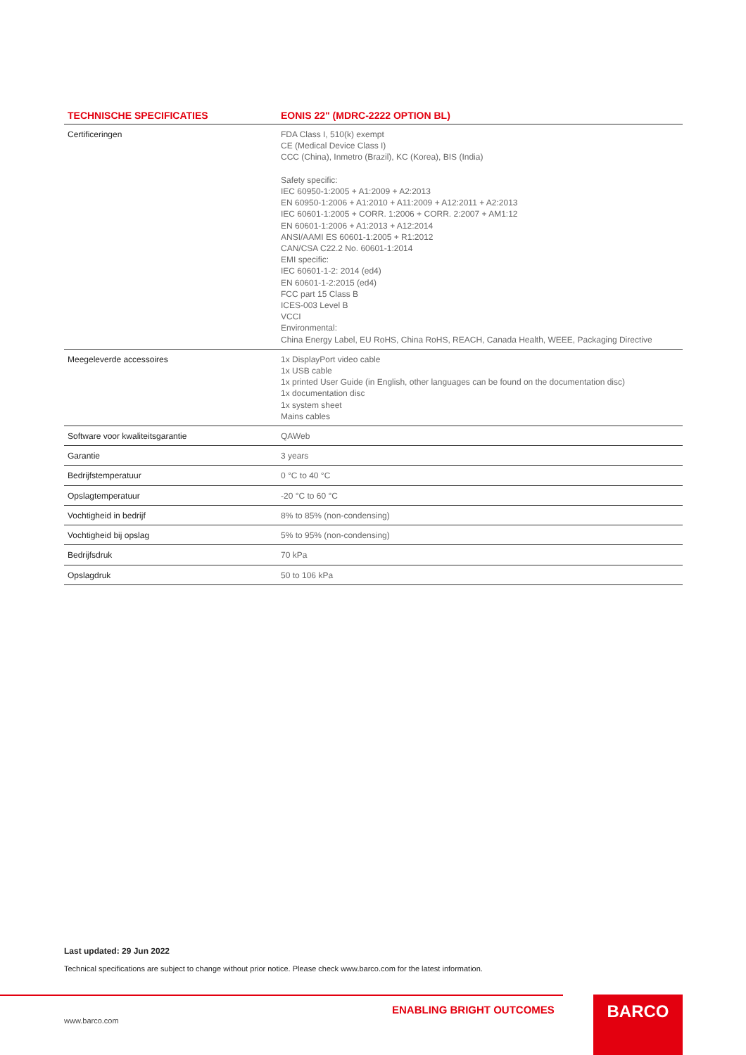| TECHNISCHE SPECIFICATIES | EONIS 22" (MDRC-2222 OPTION BL) |
| --- | --- |
| Certificeringen | FDA Class I, 510(k) exempt CE (Medical Device Class I) CCC (China), Inmetro (Brazil), KC (Korea), BIS (India) Safety specific: IEC 60950-1:2005 + A1:2009 + A2:2013 EN 60950-1:2006 + A1:2010 + A11:2009 + A12:2011 + A2:2013 IEC 60601-1:2005 + CORR. 1:2006 + CORR. 2:2007 + AM1:12 EN 60601-1:2006 + A1:2013 + A12:2014 ANSI/AAMI ES 60601-1:2005 + R1:2012 CAN/CSA C22.2 No. 60601-1:2014 EMI specific: IEC 60601-1-2: 2014 (ed4) EN 60601-1-2:2015 (ed4) FCC part 15 Class B ICES-003 Level B VCCI Environmental: China Energy Label, EU RoHS, China RoHS, REACH, Canada Health, WEEE, Packaging Directive |
| Meegeleverde accessoires | 1x DisplayPort video cable 1x USB cable 1x printed User Guide (in English, other languages can be found on the documentation disc) 1x documentation disc 1x system sheet Mains cables |
| Software voor kwaliteitsgarantie | QAWeb |
| Garantie | 3 years |
| Bedrijfstemperatuur | 0 °C to 40 °C |
| Opslagtemperatuur | -20 °C to 60 °C |
| Vochtigheid in bedrijf | 8% to 85% (non-condensing) |
| Vochtigheid bij opslag | 5% to 95% (non-condensing) |
| Bedrijfsdruk | 70 kPa |
| Opslagdruk | 50 to 106 kPa |
Last updated: 29 Jun 2022
Technical specifications are subject to change without prior notice. Please check www.barco.com for the latest information.
ENABLING BRIGHT OUTCOMES
www.barco.com
BARCO